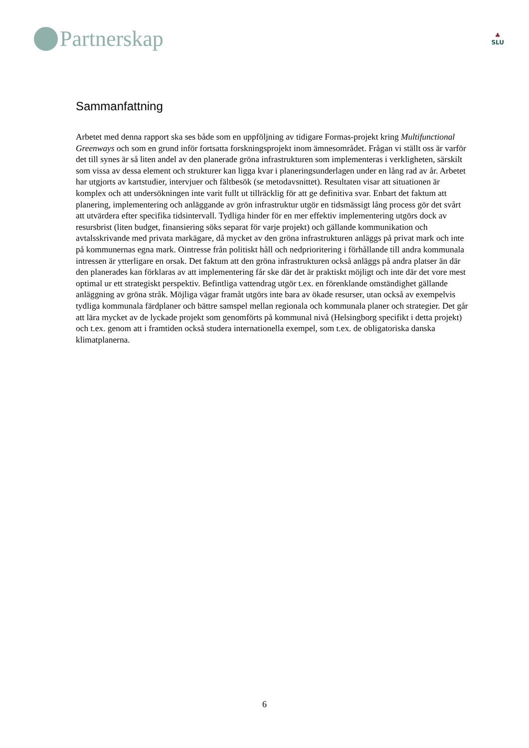Partnerskap
♣
SLU
Sammanfattning
Arbetet med denna rapport ska ses både som en uppföljning av tidigare Formas-projekt kring Multifunctional Greenways och som en grund inför fortsatta forskningsprojekt inom ämnesområdet. Frågan vi ställt oss är varför det till synes är så liten andel av den planerade gröna infrastrukturen som implementeras i verkligheten, särskilt som vissa av dessa element och strukturer kan ligga kvar i planeringsunderlagen under en lång rad av år. Arbetet har utgjorts av kartstudier, intervjuer och fältbesök (se metodavsnittet). Resultaten visar att situationen är komplex och att undersökningen inte varit fullt ut tillräcklig för att ge definitiva svar. Enbart det faktum att planering, implementering och anläggande av grön infrastruktur utgör en tidsmässigt lång process gör det svårt att utvärdera efter specifika tidsintervall. Tydliga hinder för en mer effektiv implementering utgörs dock av resursbrist (liten budget, finansiering söks separat för varje projekt) och gällande kommunikation och avtalsskrivande med privata markägare, då mycket av den gröna infrastrukturen anläggs på privat mark och inte på kommunernas egna mark. Ointresse från politiskt håll och nedprioritering i förhållande till andra kommunala intressen är ytterligare en orsak. Det faktum att den gröna infrastrukturen också anläggs på andra platser än där den planerades kan förklaras av att implementering får ske där det är praktiskt möjligt och inte där det vore mest optimal ur ett strategiskt perspektiv. Befintliga vattendrag utgör t.ex. en förenklande omständighet gällande anläggning av gröna stråk. Möjliga vägar framåt utgörs inte bara av ökade resurser, utan också av exempelvis tydliga kommunala färdplaner och bättre samspel mellan regionala och kommunala planer och strategier. Det går att lära mycket av de lyckade projekt som genomförts på kommunal nivå (Helsingborg specifikt i detta projekt) och t.ex. genom att i framtiden också studera internationella exempel, som t.ex. de obligatoriska danska klimatplanerna.
6